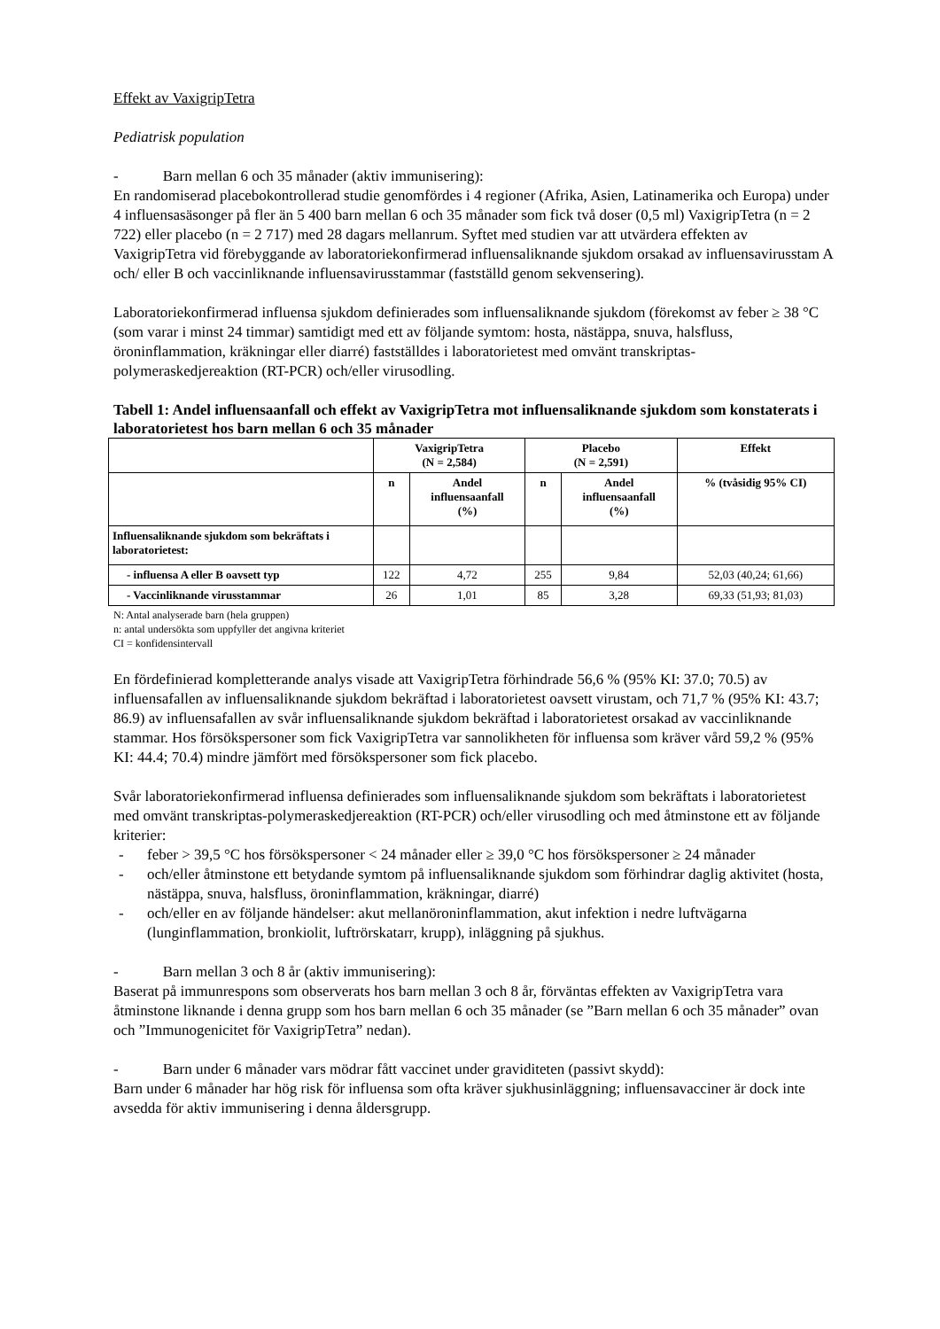Effekt av VaxigripTetra
Pediatrisk population
- Barn mellan 6 och 35 månader (aktiv immunisering):
En randomiserad placebokontrollerad studie genomfördes i 4 regioner (Afrika, Asien, Latinamerika och Europa) under 4 influensasäsonger på fler än 5 400 barn mellan 6 och 35 månader som fick två doser (0,5 ml) VaxigripTetra (n = 2 722) eller placebo (n = 2 717) med 28 dagars mellanrum. Syftet med studien var att utvärdera effekten av VaxigripTetra vid förebyggande av laboratoriekonfirmerad influensaliknande sjukdom orsakad av influensavirusstam A och/ eller B och vaccinliknande influensavirusstammar (fastställd genom sekvensering).
Laboratoriekonfirmerad influensa sjukdom definierades som influensaliknande sjukdom (förekomst av feber ≥ 38 °C (som varar i minst 24 timmar) samtidigt med ett av följande symtom: hosta, nästäppa, snuva, halsfluss, öroninflammation, kräkningar eller diarré) fastställdes i laboratorietest med omvänt transkriptas-polymeraskedjereaktion (RT-PCR) och/eller virusodling.
Tabell 1: Andel influensaanfall och effekt av VaxigripTetra mot influensaliknande sjukdom som konstaterats i laboratorietest hos barn mellan 6 och 35 månader
| | VaxigripTetra (N = 2,584) | | Placebo (N = 2,591) | | Effekt |
| --- | --- | --- | --- | --- | --- |
| | n | Andel influensaanfall (%) | n | Andel influensaanfall (%) | % (tvåsidig 95% CI) |
| Influensaliknande sjukdom som bekräftats i laboratorietest: | | | | | |
| - influensa A eller B oavsett typ | 122 | 4,72 | 255 | 9,84 | 52,03 (40,24; 61,66) |
| - Vaccinliknande virusstammar | 26 | 1,01 | 85 | 3,28 | 69,33 (51,93; 81,03) |
N: Antal analyserade barn (hela gruppen)
n: antal undersökta som uppfyller det angivna kriteriet
CI = konfidensintervall
En fördefinierad kompletterande analys visade att VaxigripTetra förhindrade 56,6 % (95% KI: 37.0; 70.5) av influensafallen av influensaliknande sjukdom bekräftad i laboratorietest oavsett virustam, och 71,7 % (95% KI: 43.7; 86.9) av influensafallen av svår influensaliknande sjukdom bekräftad i laboratorietest orsakad av vaccinliknande stammar. Hos försökspersoner som fick VaxigripTetra var sannolikheten för influensa som kräver vård 59,2 % (95% KI: 44.4; 70.4) mindre jämfört med försökspersoner som fick placebo.
Svår laboratoriekonfirmerad influensa definierades som influensaliknande sjukdom som bekräftats i laboratorietest med omvänt transkriptas-polymeraskedjereaktion (RT-PCR) och/eller virusodling och med åtminstone ett av följande kriterier:
- feber > 39,5 °C hos försökspersoner < 24 månader eller ≥ 39,0 °C hos försökspersoner ≥ 24 månader
- och/eller åtminstone ett betydande symtom på influensaliknande sjukdom som förhindrar daglig aktivitet (hosta, nästäppa, snuva, halsfluss, öroninflammation, kräkningar, diarré)
- och/eller en av följande händelser: akut mellanöroninflammation, akut infektion i nedre luftvägarna (lunginflammation, bronkiolit, luftrörskatarr, krupp), inläggning på sjukhus.
- Barn mellan 3 och 8 år (aktiv immunisering):
Baserat på immunrespons som observerats hos barn mellan 3 och 8 år, förväntas effekten av VaxigripTetra vara åtminstone liknande i denna grupp som hos barn mellan 6 och 35 månader (se ”Barn mellan 6 och 35 månader” ovan och ”Immunogenicitet för VaxigripTetra” nedan).
- Barn under 6 månader vars mödrar fått vaccinet under graviditeten (passivt skydd):
Barn under 6 månader har hög risk för influensa som ofta kräver sjukhusinläggning; influensavacciner är dock inte avsedda för aktiv immunisering i denna åldersgrupp.